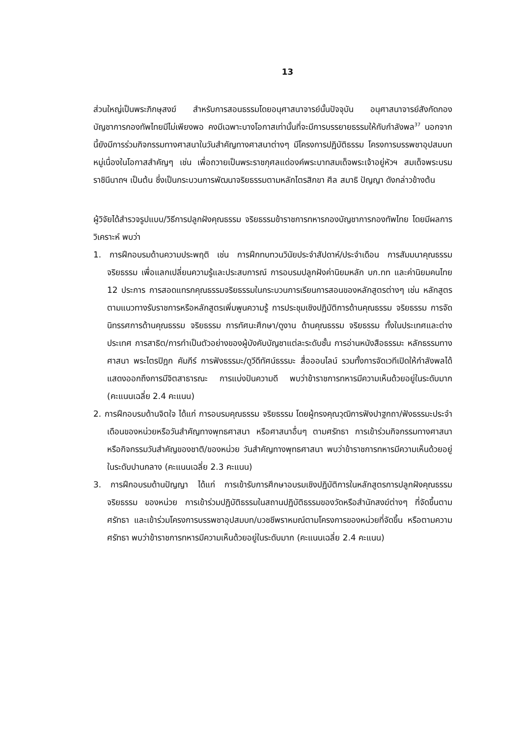13
ส่วนใหญ่เป็นพระภิกษุสงฆ์ สำหรับการสอนธรรมโดยอนุศาสนาจารย์นั้นปัจจุบัน อนุศาสนาจารย์สังกัดกองบัญชาการกองทัพไทยมีไม่เพียงพอ คงมีเฉพาะบางโอกาสเท่านั้นที่จะมีการบรรยายธรรมให้กับกำลังพล<sup>37</sup> นอกจากนี้ยังมีการร่วมกิจกรรมทางศาสนาในวันสำคัญทางศาสนาต่างๆ มีโครงการปฏิบัติธรรม โครงการบรรพชาอุปสมบทหมู่เนื่องในโอกาสสำคัญๆ เช่น เพื่อถวายเป็นพระราชกุศลแด่องค์พระบาทสมเด็จพระเจ้าอยู่หัวฯ สมเด็จพระบรมราชินีนาถฯ เป็นต้น ซึ่งเป็นกระบวนการพัฒนาจริยธรรมตามหลักไตรสิกขา ศีล สมาธิ ปัญญา ดังกล่าวข้างต้น
ผู้วิจัยได้สำรวจรูปแบบ/วิธีการปลูกฝังคุณธรรม จริยธรรมข้าราชการทหารกองบัญชาการกองทัพไทย โดยมีผลการวิเคราะห์ พบว่า
1. การฝึกอบรมด้านความประพฤติ เช่น การฝึกทบทวนวินัยประจำสัปดาห์/ประจำเดือน การสัมมนาคุณธรรม จริยธรรม เพื่อแลกเปลี่ยนความรู้และประสบการณ์ การอบรมปลูกฝังค่านิยมหลัก บก.ทท และค่านิยมคนไทย 12 ประการ การสอดแทรกคุณธรรมจริยธรรมในกระบวนการเรียนการสอนของหลักสูตรต่างๆ เช่น หลักสูตรตามแนวทางรับราชการหรือหลักสูตรเพิ่มพูนความรู้ การประชุมเชิงปฏิบัติการด้านคุณธรรม จริยธรรม การจัดนิทรรศการด้านคุณธรรม จริยธรรม การทัศนะศึกษา/ดูงาน ด้านคุณธรรม จริยธรรม ทั้งในประเทศและต่างประเทศ การสาธิต/การทำเป็นตัวอย่างของผู้บังคับบัญชาแต่ละระดับชั้น การอ่านหนังสือธรรมะ หลักธรรมทางศาสนา พระไตรปิฎก คัมภีร์ การฟังธรรมะ/ดูวีดีทัศน์ธรรมะ สื่อออนไลน์ รวมทั้งการจัดเวทีเปิดให้กำลังพลได้แสดงออกถึงการมีจิตสาธารณะ การแบ่งปันความดี พบว่าข้าราชการทหารมีความเห็นด้วยอยู่ในระดับมาก (คะแนนเฉลี่ย 2.4 คะแนน)
2. การฝึกอบรมด้านจิตใจ ได้แก่ การอบรมคุณธรรม จริยธรรม โดยผู้ทรงคุณวุฒิการฟังปาฐกถา/ฟังธรรมะประจำเดือนของหน่วยหรือวันสำคัญทางพุทธศาสนา หรือศาสนาอื่นๆ ตามศรัทธา การเข้าร่วมกิจกรรมทางศาสนา หรือกิจกรรมวันสำคัญของชาติ/ของหน่วย วันสำคัญทางพุทธศาสนา พบว่าข้าราชการทหารมีความเห็นด้วยอยู่ในระดับปานกลาง (คะแนนเฉลี่ย 2.3 คะแนน)
3. การฝึกอบรมด้านปัญญา ได้แก่ การเข้ารับการศึกษาอบรมเชิงปฏิบัติการในหลักสูตรการปลูกฝังคุณธรรม จริยธรรม ของหน่วย การเข้าร่วมปฏิบัติธรรมในสถานปฏิบัติธรรมของวัดหรือสำนักสงฆ์ต่างๆ ที่จัดขึ้นตามศรัทธา และเข้าร่วมโครงการบรรพชาอุปสมบท/บวชชีพราหมณ์ตามโครงการของหน่วยที่จัดขึ้น หรือตามความศรัทธา พบว่าข้าราชการทหารมีความเห็นด้วยอยู่ในระดับมาก (คะแนนเฉลี่ย 2.4 คะแนน)